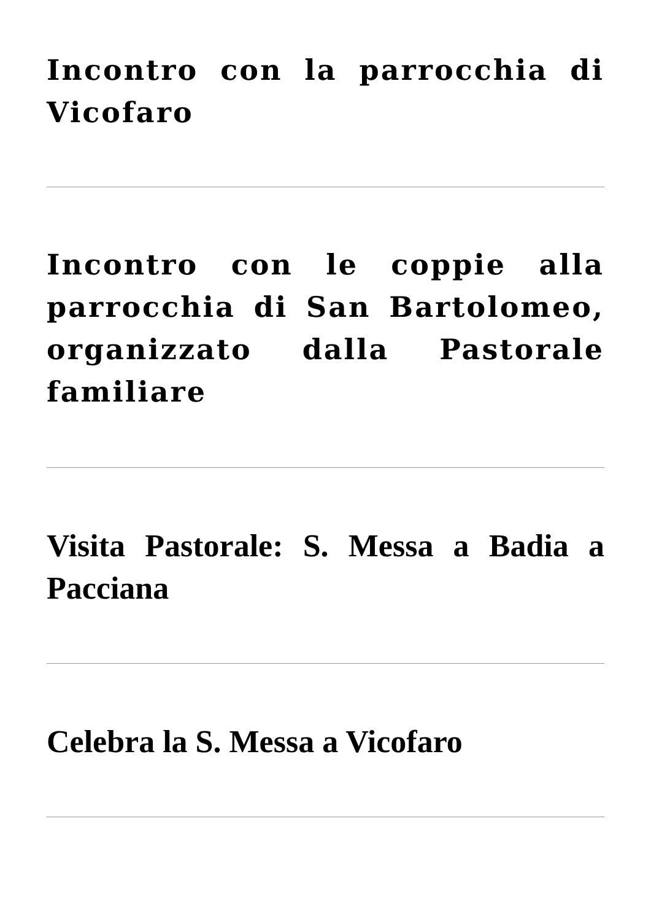Incontro con la parrocchia di Vicofaro
Incontro con le coppie alla parrocchia di San Bartolomeo, organizzato dalla Pastorale familiare
Visita Pastorale: S. Messa a Badia a Pacciana
Celebra la S. Messa a Vicofaro